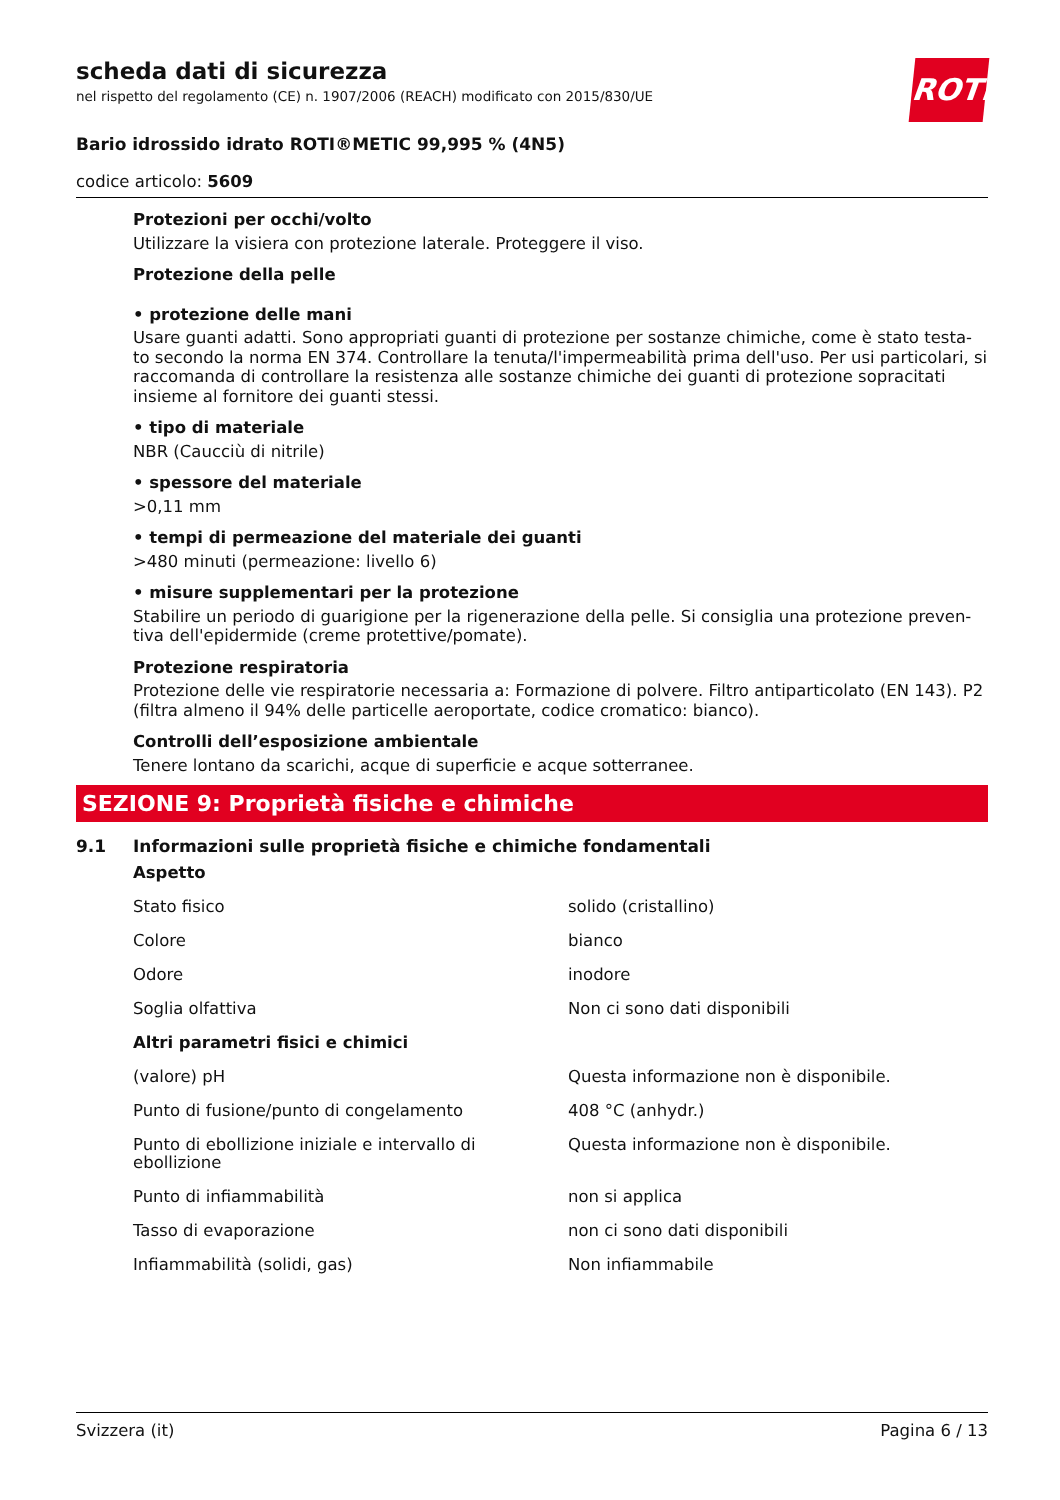ROTH
scheda dati di sicurezza
nel rispetto del regolamento (CE) n. 1907/2006 (REACH) modificato con 2015/830/UE
Bario idrossido idrato ROTI®METIC 99,995 % (4N5)
codice articolo: 5609
Protezioni per occhi/volto
Utilizzare la visiera con protezione laterale. Proteggere il viso.
Protezione della pelle
• protezione delle mani
Usare guanti adatti. Sono appropriati guanti di protezione per sostanze chimiche, come è stato testa-to secondo la norma EN 374. Controllare la tenuta/l'impermeabilità prima dell'uso. Per usi particolari, si raccomanda di controllare la resistenza alle sostanze chimiche dei guanti di protezione sopracitati insieme al fornitore dei guanti stessi.
• tipo di materiale
NBR (Caucciù di nitrile)
• spessore del materiale
>0,11 mm
• tempi di permeazione del materiale dei guanti
>480 minuti (permeazione: livello 6)
• misure supplementari per la protezione
Stabilire un periodo di guarigione per la rigenerazione della pelle. Si consiglia una protezione preven-tiva dell'epidermide (creme protettive/pomate).
Protezione respiratoria
Protezione delle vie respiratorie necessaria a: Formazione di polvere. Filtro antiparticolato (EN 143). P2 (filtra almeno il 94% delle particelle aeroportate, codice cromatico: bianco).
Controlli dell’esposizione ambientale
Tenere lontano da scarichi, acque di superficie e acque sotterranee.
SEZIONE 9: Proprietà fisiche e chimiche
9.1 Informazioni sulle proprietà fisiche e chimiche fondamentali
| Aspetto | |
| Stato fisico | solido (cristallino) |
| Colore | bianco |
| Odore | inodore |
| Soglia olfattiva | Non ci sono dati disponibili |
| Altri parametri fisici e chimici | |
| (valore) pH | Questa informazione non è disponibile. |
| Punto di fusione/punto di congelamento | 408 °C (anhydr.) |
| Punto di ebollizione iniziale e intervallo di ebollizione | Questa informazione non è disponibile. |
| Punto di infiammabilità | non si applica |
| Tasso di evaporazione | non ci sono dati disponibili |
| Infiammabilità (solidi, gas) | Non infiammabile |
Svizzera (it) Pagina 6 / 13